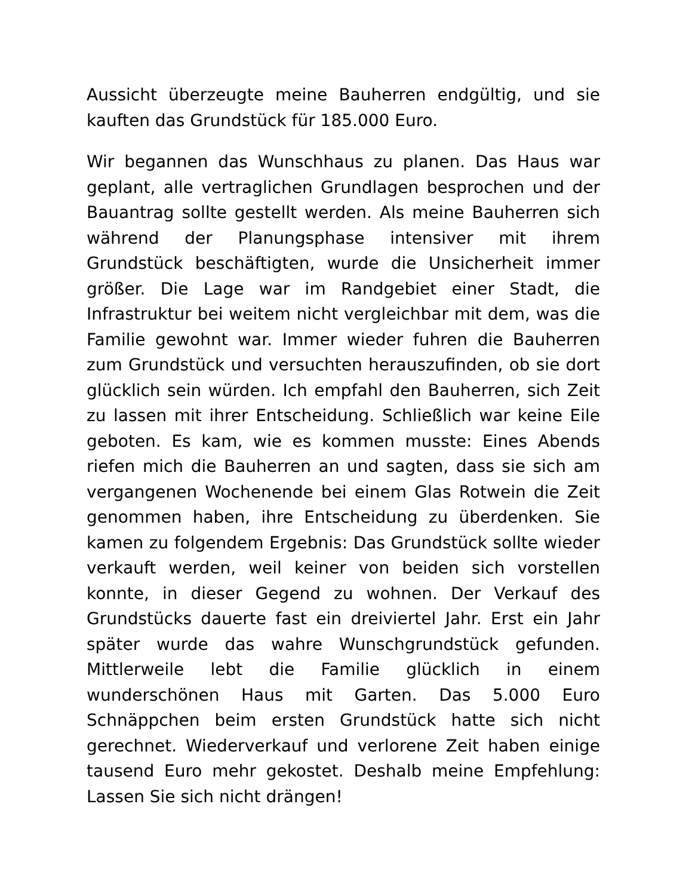Aussicht überzeugte meine Bauherren endgültig, und sie kauften das Grundstück für 185.000 Euro.
Wir begannen das Wunschhaus zu planen. Das Haus war geplant, alle vertraglichen Grundlagen besprochen und der Bauantrag sollte gestellt werden. Als meine Bauherren sich während der Planungsphase intensiver mit ihrem Grundstück beschäftigten, wurde die Unsicherheit immer größer. Die Lage war im Randgebiet einer Stadt, die Infrastruktur bei weitem nicht vergleichbar mit dem, was die Familie gewohnt war. Immer wieder fuhren die Bauherren zum Grundstück und versuchten herauszufinden, ob sie dort glücklich sein würden. Ich empfahl den Bauherren, sich Zeit zu lassen mit ihrer Entscheidung. Schließlich war keine Eile geboten. Es kam, wie es kommen musste: Eines Abends riefen mich die Bauherren an und sagten, dass sie sich am vergangenen Wochenende bei einem Glas Rotwein die Zeit genommen haben, ihre Entscheidung zu überdenken. Sie kamen zu folgendem Ergebnis: Das Grundstück sollte wieder verkauft werden, weil keiner von beiden sich vorstellen konnte, in dieser Gegend zu wohnen. Der Verkauf des Grundstücks dauerte fast ein dreiviertel Jahr. Erst ein Jahr später wurde das wahre Wunschgrundstück gefunden. Mittlerweile lebt die Familie glücklich in einem wunderschönen Haus mit Garten. Das 5.000 Euro Schnäppchen beim ersten Grundstück hatte sich nicht gerechnet. Wiederverkauf und verlorene Zeit haben einige tausend Euro mehr gekostet. Deshalb meine Empfehlung: Lassen Sie sich nicht drängen!